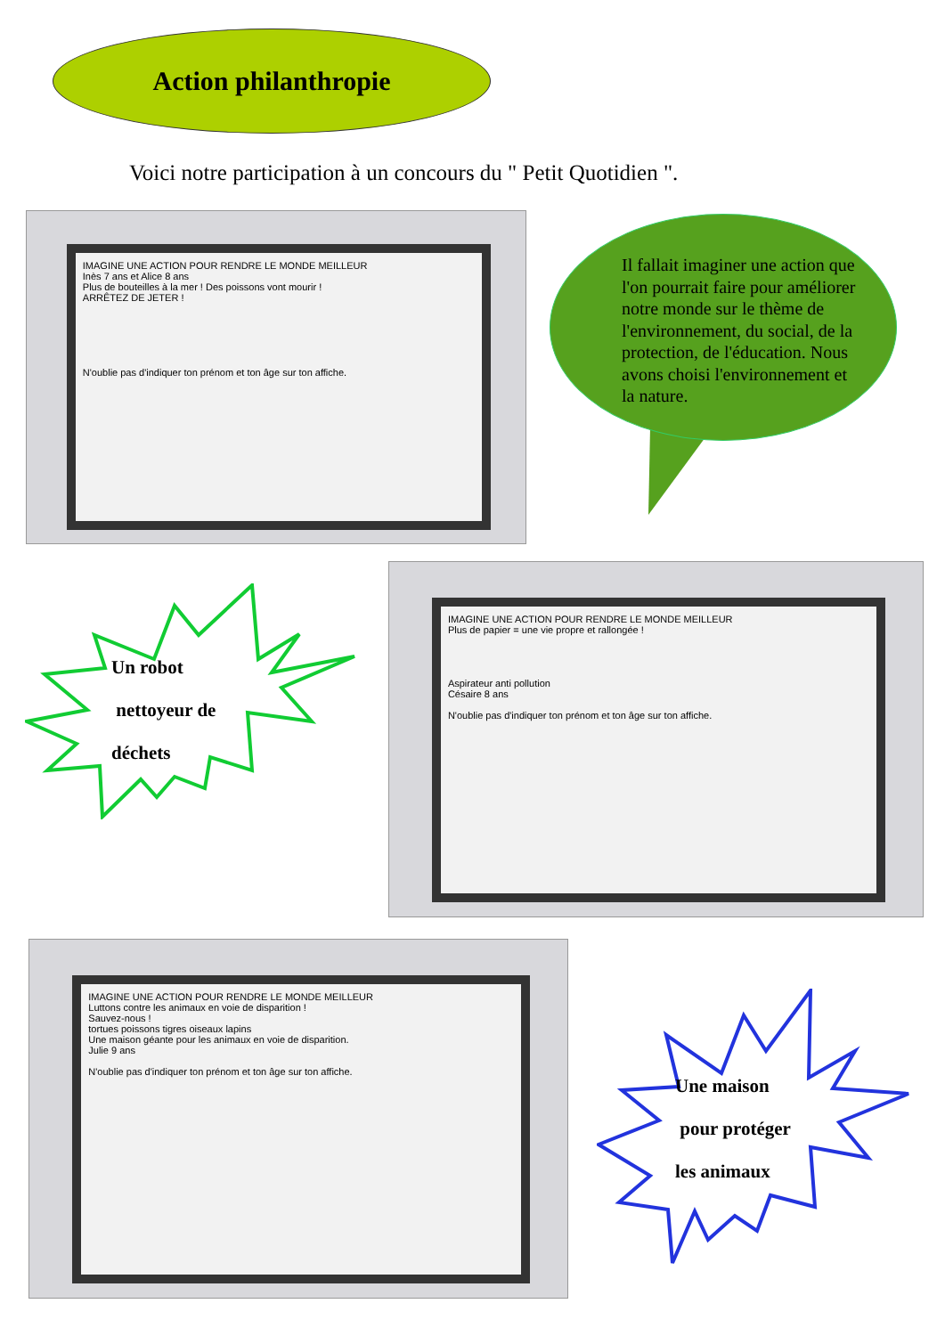Action philanthropie
Voici notre participation à un concours du " Petit Quotidien ".
IMAGINE UNE ACTION POUR RENDRE LE MONDE MEILLEUR
Inès 7 ans et Alice 8 ans
Plus de bouteilles à la mer ! Des poissons vont mourir !
ARRÊTEZ DE JETER !
N'oublie pas d'indiquer ton prénom et ton âge sur ton affiche.
Il fallait imaginer une action que l'on pourrait faire pour améliorer notre monde sur le thème de l'environnement, du social, de la protection, de l'éducation. Nous avons choisi l'environnement et la nature.
Un robot
nettoyeur de
déchets
IMAGINE UNE ACTION POUR RENDRE LE MONDE MEILLEUR
Plus de papier = une vie propre et rallongée !
Aspirateur anti pollution
Césaire 8 ans
N'oublie pas d'indiquer ton prénom et ton âge sur ton affiche.
IMAGINE UNE ACTION POUR RENDRE LE MONDE MEILLEUR
Luttons contre les animaux en voie de disparition !
Sauvez-nous !
tortues poissons tigres oiseaux lapins
Une maison géante pour les animaux en voie de disparition.
Julie 9 ans
N'oublie pas d'indiquer ton prénom et ton âge sur ton affiche.
Une maison
pour protéger
les animaux